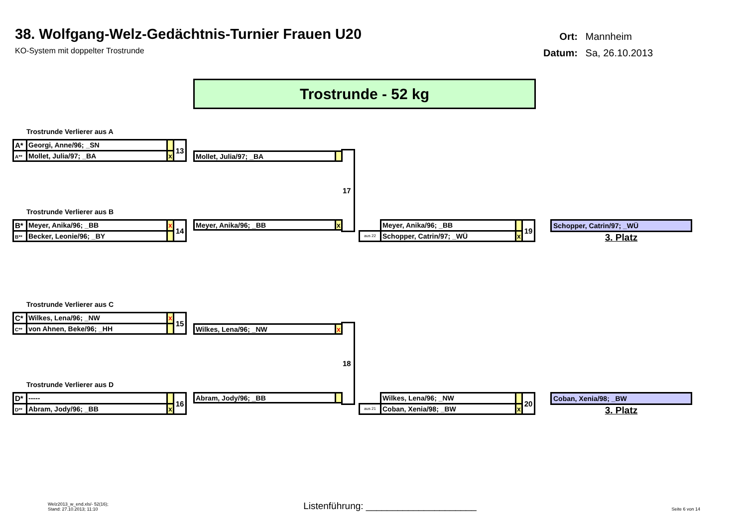38. Wolfgang-Welz-Gedächtnis-Turnier Frauen U20
KO-System mit doppelter Trostrunde
Ort: Mannheim
Datum: Sa, 26.10.2013
Trostrunde - 52 kg
Trostrunde Verlierer aus A
| A* | Georgi, Anne/96; _SN | | 13 |
| A** | Mollet, Julia/97; _BA | x | |
| Mollet, Julia/97; _BA | |
17
Trostrunde Verlierer aus B
| B* | Meyer, Anika/96; _BB | x | 14 |
| B** | Becker, Leonie/96; _BY | | |
| Meyer, Anika/96; _BB | x |
| | Meyer, Anika/96; _BB | | 19 |
| aus 22 | Schopper, Catrin/97; _WÜ | x | |
Schopper, Catrin/97; _WÜ
3. Platz
Trostrunde Verlierer aus C
| C* | Wilkes, Lena/96; _NW | x | 15 |
| C** | von Ahnen, Beke/96; _HH | | |
| Wilkes, Lena/96; _NW | x |
18
Trostrunde Verlierer aus D
| D* | ----- | | 16 |
| D** | Abram, Jody/96; _BB | x | |
| Abram, Jody/96; _BB | |
| | Wilkes, Lena/96; _NW | | 20 |
| aus 21 | Coban, Xenia/98; _BW | x | |
Coban, Xenia/98; _BW
3. Platz
Welz2013_w_end.xls/- 52(16);
Stand: 27.10.2013; 11:10
Listenführung: _____________________
Seite 6 von 14